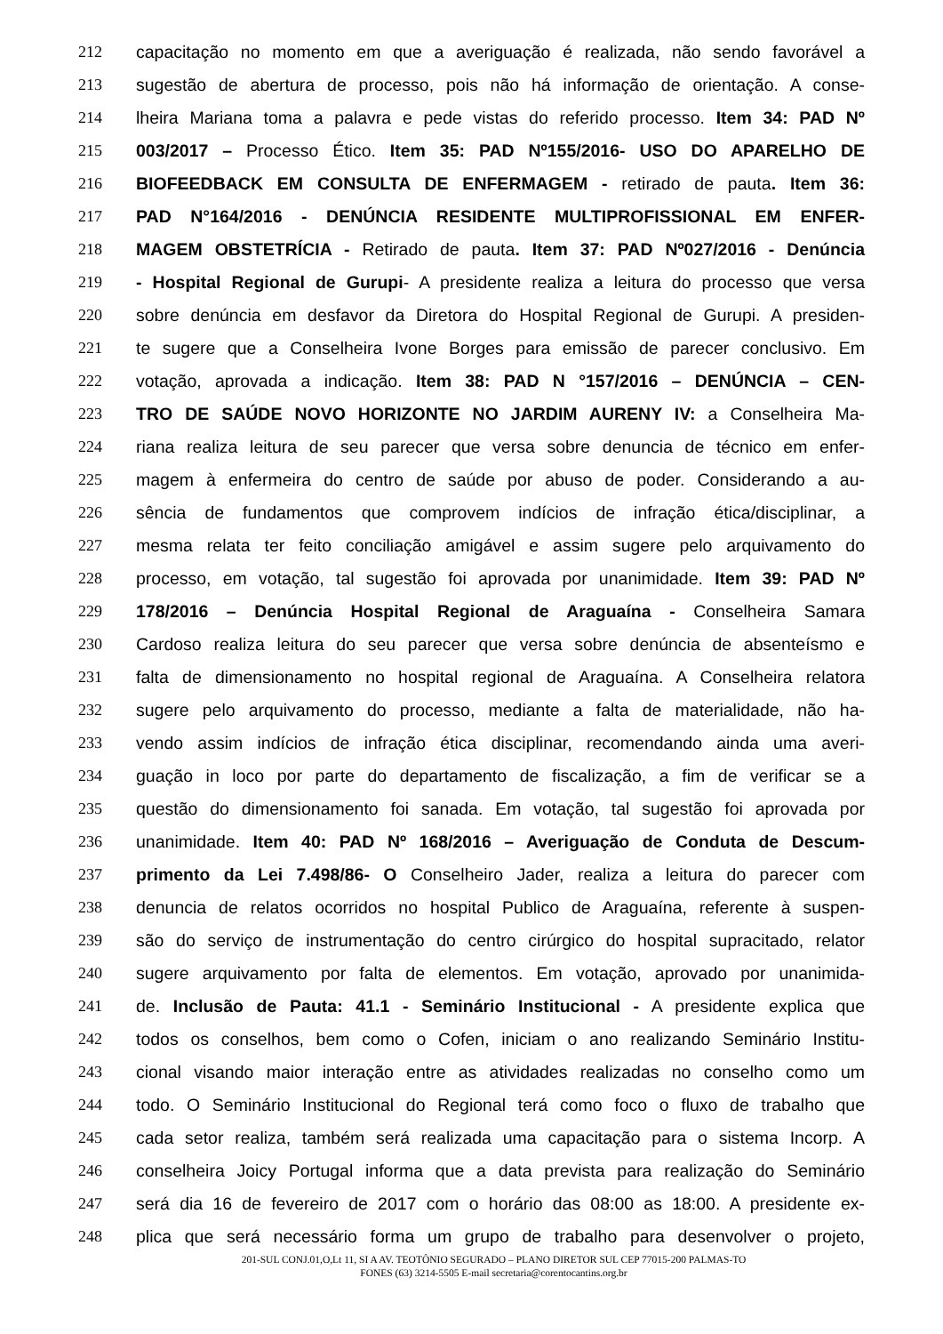212 capacitação no momento em que a averiguação é realizada, não sendo favorável a
213 sugestão de abertura de processo, pois não há informação de orientação. A conse-
214 lheira Mariana toma a palavra e pede vistas do referido processo. Item 34: PAD Nº
215 003/2017 – Processo Ético. Item 35: PAD Nº155/2016- USO DO APARELHO DE
216 BIOFEEDBACK EM CONSULTA DE ENFERMAGEM - retirado de pauta. Item 36:
217 PAD N°164/2016 - DENÚNCIA RESIDENTE MULTIPROFISSIONAL EM ENFER-
218 MAGEM OBSTETRÍCIA - Retirado de pauta. Item 37: PAD Nº027/2016 - Denúncia
219 - Hospital Regional de Gurupi- A presidente realiza a leitura do processo que versa
220 sobre denúncia em desfavor da Diretora do Hospital Regional de Gurupi. A presiden-
221 te sugere que a Conselheira Ivone Borges para emissão de parecer conclusivo. Em
222 votação, aprovada a indicação. Item 38: PAD N °157/2016 – DENÚNCIA – CEN-
223 TRO DE SAÚDE NOVO HORIZONTE NO JARDIM AURENY IV: a Conselheira Ma-
224 riana realiza leitura de seu parecer que versa sobre denuncia de técnico em enfer-
225 magem à enfermeira do centro de saúde por abuso de poder. Considerando a au-
226 sência de fundamentos que comprovem indícios de infração ética/disciplinar, a
227 mesma relata ter feito conciliação amigável e assim sugere pelo arquivamento do
228 processo, em votação, tal sugestão foi aprovada por unanimidade. Item 39: PAD Nº
229 178/2016 – Denúncia Hospital Regional de Araguaína - Conselheira Samara
230 Cardoso realiza leitura do seu parecer que versa sobre denúncia de absenteísmo e
231 falta de dimensionamento no hospital regional de Araguaína. A Conselheira relatora
232 sugere pelo arquivamento do processo, mediante a falta de materialidade, não ha-
233 vendo assim indícios de infração ética disciplinar, recomendando ainda uma averi-
234 guação in loco por parte do departamento de fiscalização, a fim de verificar se a
235 questão do dimensionamento foi sanada. Em votação, tal sugestão foi aprovada por
236 unanimidade. Item 40: PAD Nº 168/2016 – Averiguação de Conduta de Descum-
237 primento da Lei 7.498/86- O Conselheiro Jader, realiza a leitura do parecer com
238 denuncia de relatos ocorridos no hospital Publico de Araguaína, referente à suspen-
239 são do serviço de instrumentação do centro cirúrgico do hospital supracitado, relator
240 sugere arquivamento por falta de elementos. Em votação, aprovado por unanimida-
241 de. Inclusão de Pauta: 41.1 - Seminário Institucional - A presidente explica que
242 todos os conselhos, bem como o Cofen, iniciam o ano realizando Seminário Institu-
243 cional visando maior interação entre as atividades realizadas no conselho como um
244 todo. O Seminário Institucional do Regional terá como foco o fluxo de trabalho que
245 cada setor realiza, também será realizada uma capacitação para o sistema Incorp. A
246 conselheira Joicy Portugal informa que a data prevista para realização do Seminário
247 será dia 16 de fevereiro de 2017 com o horário das 08:00 as 18:00. A presidente ex-
248 plica que será necessário forma um grupo de trabalho para desenvolver o projeto,
201-SUL CONJ.01,O,Lt 11, SI A AV. TEOTÔNIO SEGURADO – PLANO DIRETOR SUL CEP 77015-200 PALMAS-TO
FONES (63) 3214-5505 E-mail secretaria@corentocantins.org.br